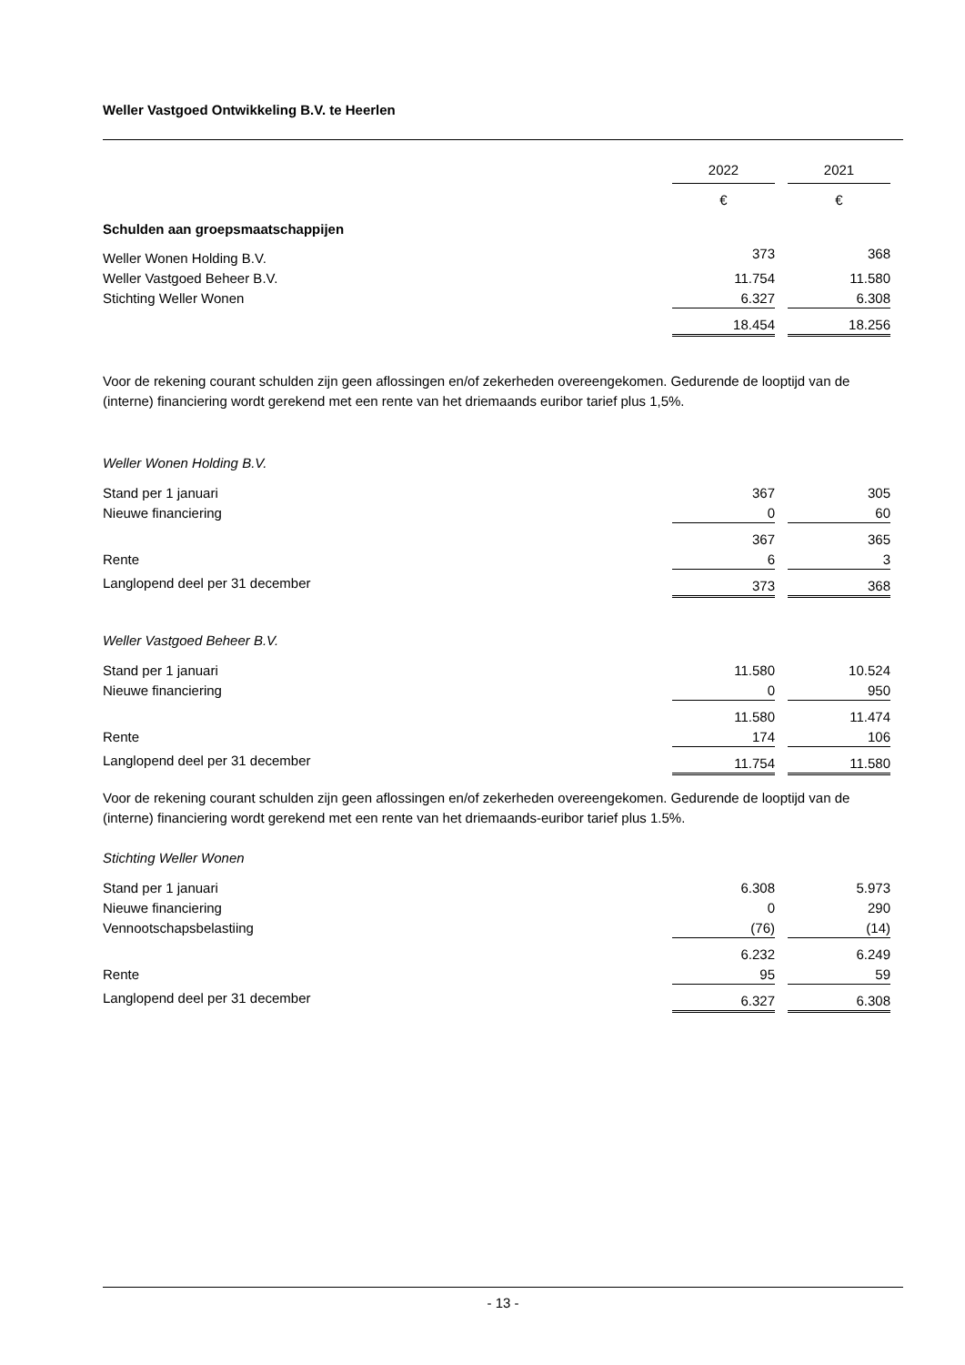Weller Vastgoed Ontwikkeling B.V. te Heerlen
| | 2022 | | 2021 | |
| | € | | € | |
| Schulden aan groepsmaatschappijen | | | | |
| Weller Wonen Holding B.V. | 373 | | 368 | |
| Weller Vastgoed Beheer B.V. | 11.754 | | 11.580 | |
| Stichting Weller Wonen | 6.327 | | 6.308 | |
| | 18.454 | | 18.256 | |
Voor de rekening courant schulden zijn geen aflossingen en/of zekerheden overeengekomen. Gedurende de looptijd van de (interne) financiering wordt gerekend met een rente van het driemaands euribor tarief plus 1,5%.
Weller Wonen Holding B.V.
| Stand per 1 januari | 367 | | 305 | |
| Nieuwe financiering | 0 | | 60 | |
| | 367 | | 365 | |
| Rente | 6 | | 3 | |
| Langlopend deel per 31 december | 373 | | 368 | |
Weller Vastgoed Beheer B.V.
| Stand per 1 januari | 11.580 | | 10.524 | |
| Nieuwe financiering | 0 | | 950 | |
| | 11.580 | | 11.474 | |
| Rente | 174 | | 106 | |
| Langlopend deel per 31 december | 11.754 | | 11.580 | |
Voor de rekening courant schulden zijn geen aflossingen en/of zekerheden overeengekomen. Gedurende de looptijd van de (interne) financiering wordt gerekend met een rente van het driemaands-euribor tarief plus 1.5%.
Stichting Weller Wonen
| Stand per 1 januari | 6.308 | | 5.973 | |
| Nieuwe financiering | 0 | | 290 | |
| Vennootschapsbelastiing | (76) | | (14) | |
| | 6.232 | | 6.249 | |
| Rente | 95 | | 59 | |
| Langlopend deel per 31 december | 6.327 | | 6.308 | |
- 13 -